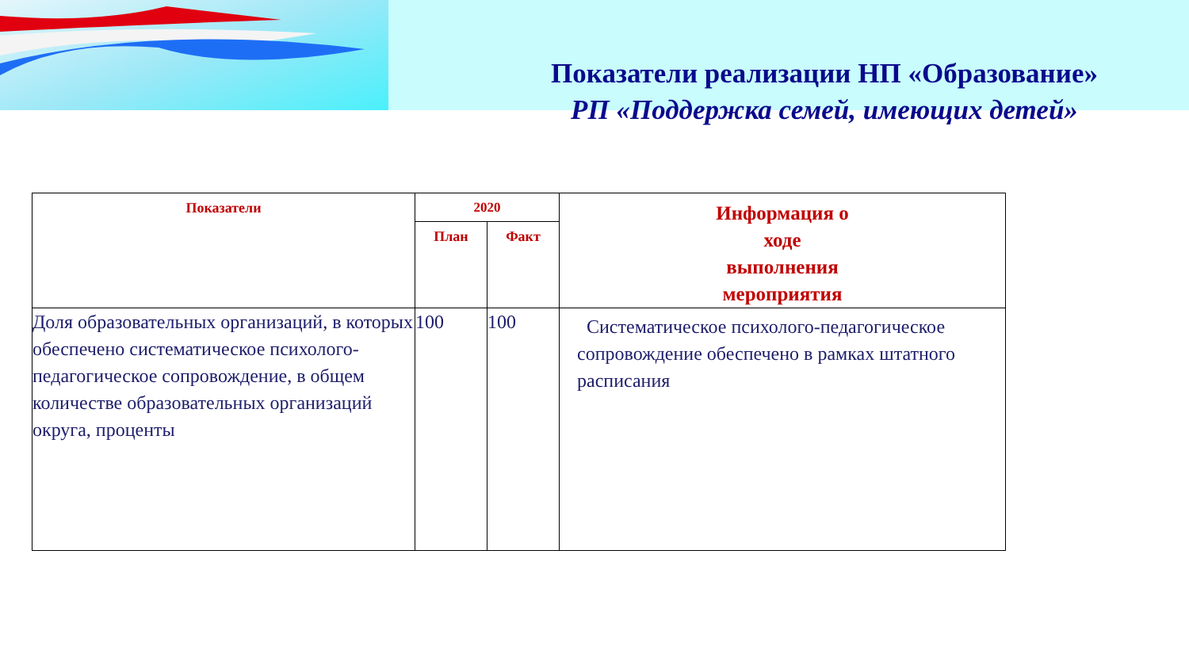Показатели реализации НП «Образование»
РП «Поддержка семей, имеющих детей»
| Показатели | 2020 | | Информация о ходе выполнения мероприятия |
| --- | --- | --- | --- |
| | План | Факт | |
| Доля образовательных организаций, в которых обеспечено систематическое психолого-педагогическое сопровождение, в общем количестве образовательных организаций округа, проценты | 100 | 100 | Систематическое психолого-педагогическое сопровождение обеспечено в рамках штатного расписания |